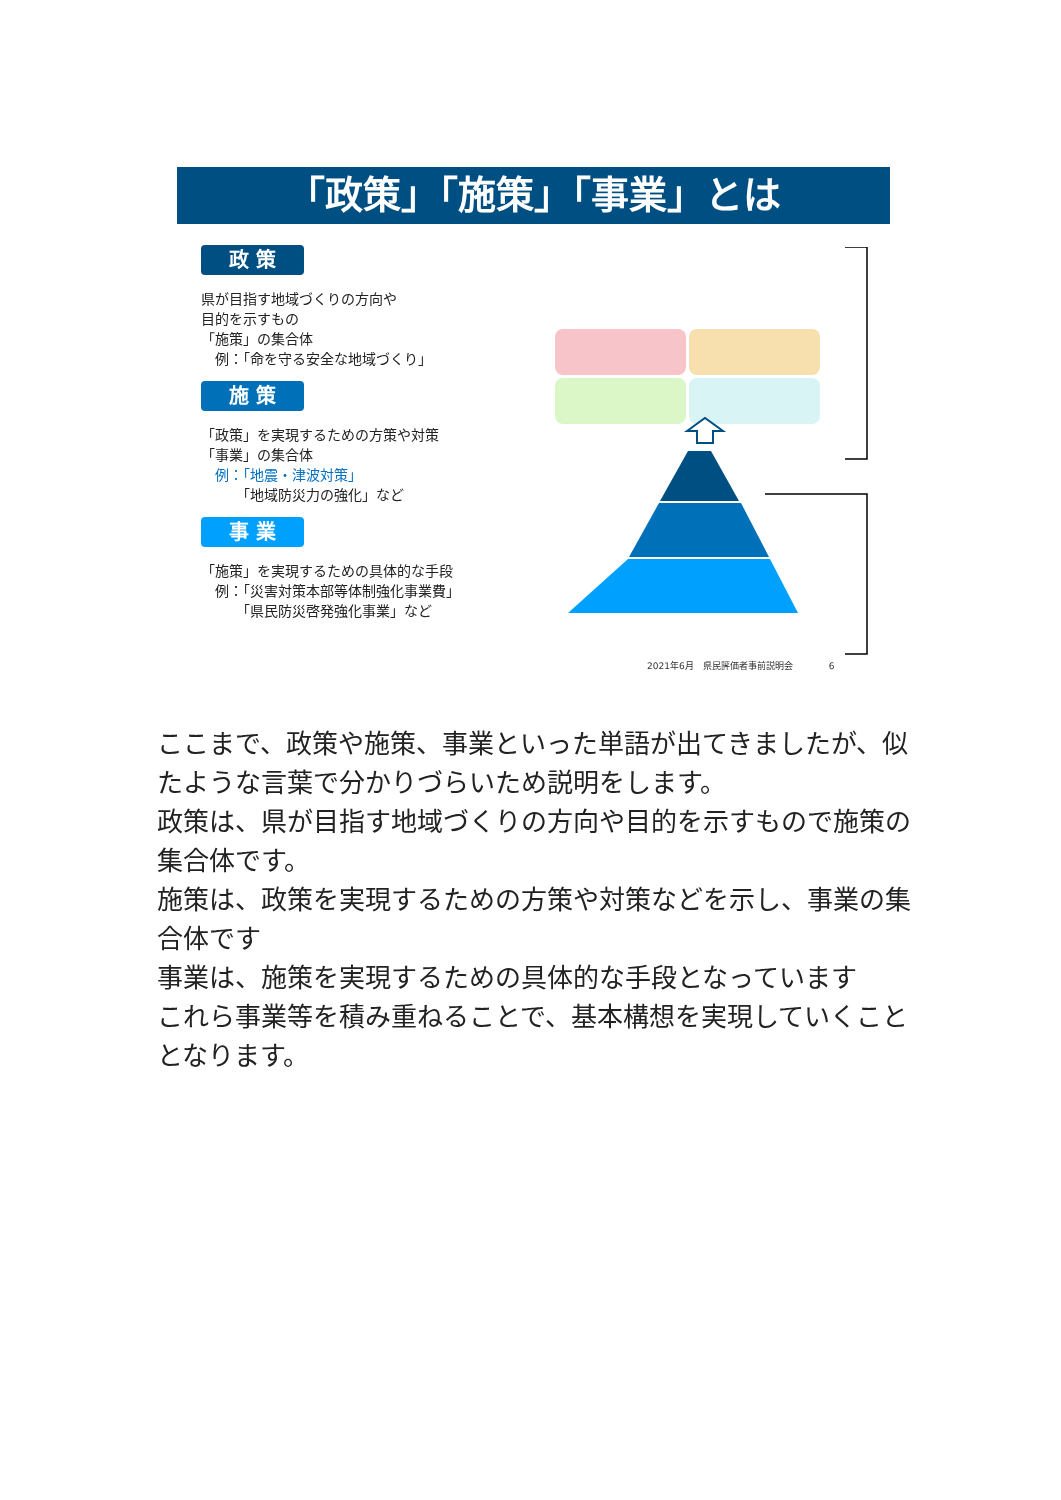「政策」「施策」「事業」とは
政 策
県が目指す地域づくりの方向や
目的を示すもの
「施策」の集合体
　例：「命を守る安全な地域づくり」
施 策
「政策」を実現するための方策や対策
「事業」の集合体
　例：「地震・津波対策」
　　　「地域防災力の強化」など
事 業
「施策」を実現するための具体的な手段
　例：「災害対策本部等体制強化事業費」
　　　「県民防災啓発強化事業」など
2021年6月　県民評価者事前説明会　　　　6
ここまで、政策や施策、事業といった単語が出てきましたが、似たような言葉で分かりづらいため説明をします。
政策は、県が目指す地域づくりの方向や目的を示すもので施策の集合体です。
施策は、政策を実現するための方策や対策などを示し、事業の集合体です
事業は、施策を実現するための具体的な手段となっています
これら事業等を積み重ねることで、基本構想を実現していくこととなります。